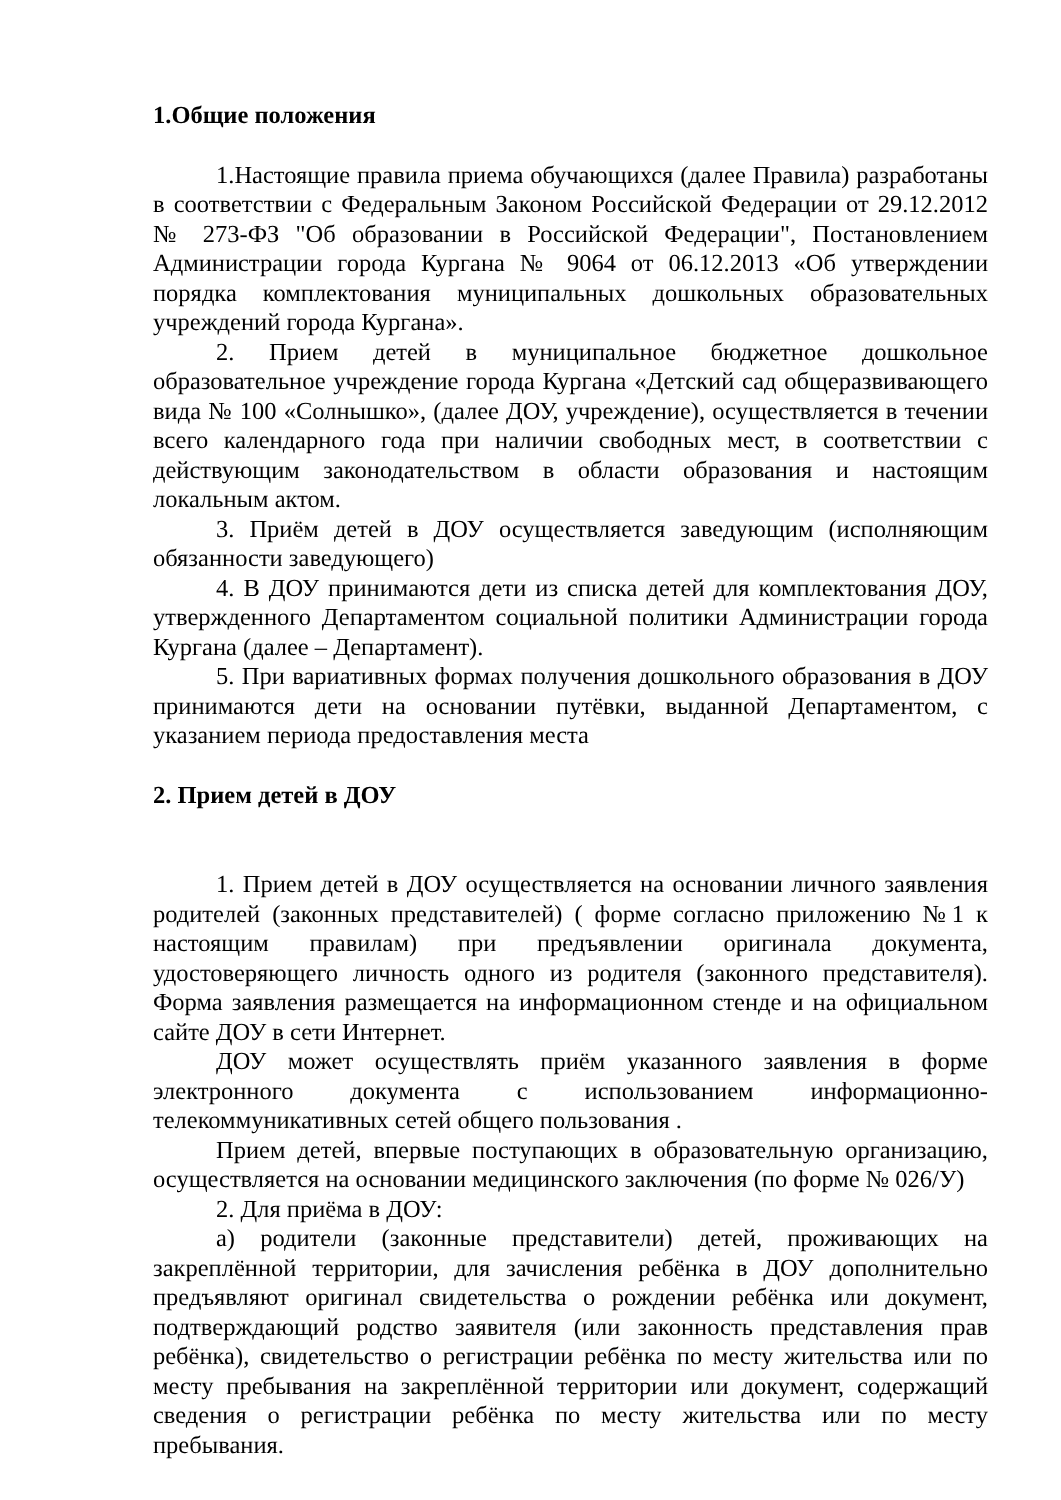1.Общие положения
1.Настоящие правила приема обучающихся (далее Правила) разработаны в соответствии с Федеральным Законом Российской Федерации от 29.12.2012 № 273-ФЗ "Об образовании в Российской Федерации", Постановлением Администрации города Кургана № 9064 от 06.12.2013 «Об утверждении порядка комплектования муниципальных дошкольных образовательных учреждений города Кургана».
2. Прием детей в муниципальное бюджетное дошкольное образовательное учреждение города Кургана «Детский сад общеразвивающего вида № 100 «Солнышко», (далее ДОУ, учреждение), осуществляется в течении всего календарного года при наличии свободных мест, в соответствии с действующим законодательством в области образования и настоящим локальным актом.
3. Приём детей в ДОУ осуществляется заведующим (исполняющим обязанности заведующего)
4. В ДОУ принимаются дети из списка детей для комплектования ДОУ, утвержденного Департаментом социальной политики Администрации города Кургана (далее – Департамент).
5. При вариативных формах получения дошкольного образования в ДОУ принимаются дети на основании путёвки, выданной Департаментом, с указанием периода предоставления места
2. Прием детей в ДОУ
1. Прием детей в ДОУ осуществляется на основании личного заявления родителей (законных представителей) ( форме согласно приложению №1 к настоящим правилам) при предъявлении оригинала документа, удостоверяющего личность одного из родителя (законного представителя). Форма заявления размещается на информационном стенде и на официальном сайте ДОУ в сети Интернет.
ДОУ может осуществлять приём указанного заявления в форме электронного документа с использованием информационно-телекоммуникативных сетей общего пользования .
Прием детей, впервые поступающих в образовательную организацию, осуществляется на основании медицинского заключения (по форме № 026/У)
2. Для приёма в ДОУ:
а) родители (законные представители) детей, проживающих на закреплённой территории, для зачисления ребёнка в ДОУ дополнительно предъявляют оригинал свидетельства о рождении ребёнка или документ, подтверждающий родство заявителя (или законность представления прав ребёнка), свидетельство о регистрации ребёнка по месту жительства или по месту пребывания на закреплённой территории или документ, содержащий сведения о регистрации ребёнка по месту жительства или по месту пребывания.